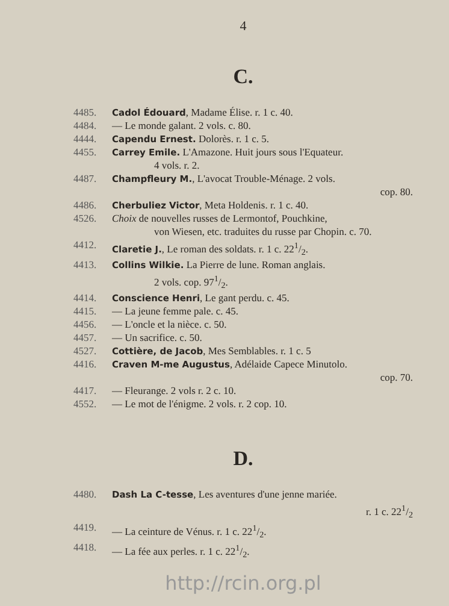4
C.
4485. Cadol Édouard, Madame Élise. r. 1 c. 40.
4484. — Le monde galant. 2 vols. c. 80.
4444. Capendu Ernest. Dolorès. r. 1 c. 5.
4455. Carrey Emile. L'Amazone. Huit jours sous l'Equateur.
4 vols. r. 2.
4487. Champfleury M., L'avocat Trouble-Ménage. 2 vols.
cop. 80.
4486. Cherbuliez Victor, Meta Holdenis. r. 1 c. 40.
4526. Choix de nouvelles russes de Lermontof, Pouchkine,
von Wiesen, etc. traduites du russe par Chopin. c. 70.
4412. Claretie J., Le roman des soldats. r. 1 c. 221/2.
4413. Collins Wilkie. La Pierre de lune. Roman anglais.
2 vols. cop. 971/2.
4414. Conscience Henri, Le gant perdu. c. 45.
4415. — La jeune femme pale. c. 45.
4456. — L'oncle et la nièce. c. 50.
4457. — Un sacrifice. c. 50.
4527. Cottière, de Jacob, Mes Semblables. r. 1 c. 5
4416. Craven M-me Augustus, Adélaide Capece Minutolo.
cop. 70.
4417. — Fleurange. 2 vols r. 2 c. 10.
4552. — Le mot de l'énigme. 2 vols. r. 2 cop. 10.
D.
4480. Dash La C-tesse, Les aventures d'une jenne mariée.
r. 1 c. 221/2
4419. — La ceinture de Vénus. r. 1 c. 221/2.
4418. — La fée aux perles. r. 1 c. 221/2.
http://rcin.org.pl